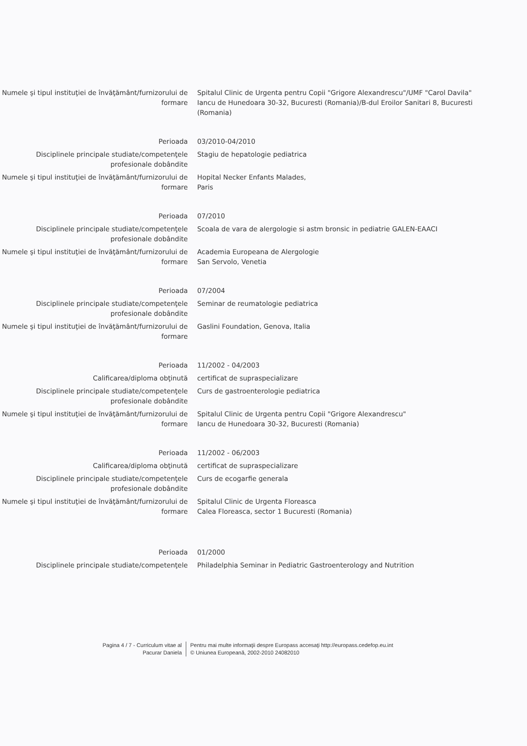Numele şi tipul instituţiei de învăţământ/furnizorului de formare
Spitalul Clinic de Urgenta pentru Copii "Grigore Alexandrescu"/UMF "Carol Davila" Iancu de Hunedoara 30-32, Bucuresti (Romania)/B-dul Eroilor Sanitari 8, Bucuresti (Romania)
Perioada 03/2010-04/2010
Disciplinele principale studiate/competenţele profesionale dobândite
Stagiu de hepatologie pediatrica
Numele şi tipul instituţiei de învăţământ/furnizorului de formare
Hopital Necker Enfants Malades,
Paris
Perioada 07/2010
Disciplinele principale studiate/competenţele profesionale dobândite
Scoala de vara de alergologie si astm bronsic in pediatrie GALEN-EAACI
Numele şi tipul instituţiei de învăţământ/furnizorului de formare
Academia Europeana de Alergologie
San Servolo, Venetia
Perioada 07/2004
Disciplinele principale studiate/competenţele profesionale dobândite
Seminar de reumatologie pediatrica
Numele şi tipul instituţiei de învăţământ/furnizorului de formare
Gaslini Foundation, Genova, Italia
Perioada 11/2002 - 04/2003
Calificarea/diploma obţinută certificat de supraspecializare
Disciplinele principale studiate/competenţele profesionale dobândite
Curs de gastroenterologie pediatrica
Numele şi tipul instituţiei de învăţământ/furnizorului de formare
Spitalul Clinic de Urgenta pentru Copii "Grigore Alexandrescu"
Iancu de Hunedoara 30-32, Bucuresti (Romania)
Perioada 11/2002 - 06/2003
Calificarea/diploma obţinută certificat de supraspecializare
Disciplinele principale studiate/competenţele profesionale dobândite
Curs de ecogarfie generala
Numele şi tipul instituţiei de învăţământ/furnizorului de formare
Spitalul Clinic de Urgenta Floreasca
Calea Floreasca, sector 1 Bucuresti (Romania)
Perioada 01/2000
Disciplinele principale studiate/competenţele Philadelphia Seminar in Pediatric Gastroenterology and Nutrition
Pagina 4 / 7 - Curriculum vitae al
Pacurar Daniela
Pentru mai multe informaţii despre Europass accesaţi http://europass.cedefop.eu.int
© Uniunea Europeană, 2002-2010 24082010